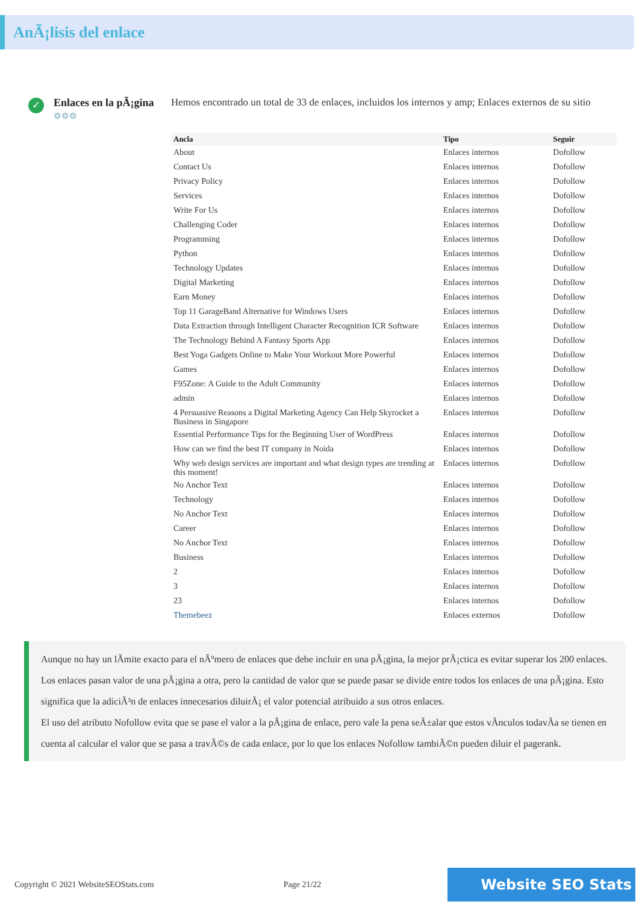AnÃ¡lisis del enlace
✓
Enlaces en la pÃ¡gina
⚙⚙⚙
Hemos encontrado un total de 33 de enlaces, incluidos los internos y amp; Enlaces externos de su sitio
| Ancla | Tipo | Seguir |
| --- | --- | --- |
| About | Enlaces internos | Dofollow |
| Contact Us | Enlaces internos | Dofollow |
| Privacy Policy | Enlaces internos | Dofollow |
| Services | Enlaces internos | Dofollow |
| Write For Us | Enlaces internos | Dofollow |
| Challenging Coder | Enlaces internos | Dofollow |
| Programming | Enlaces internos | Dofollow |
| Python | Enlaces internos | Dofollow |
| Technology Updates | Enlaces internos | Dofollow |
| Digital Marketing | Enlaces internos | Dofollow |
| Earn Money | Enlaces internos | Dofollow |
| Top 11 GarageBand Alternative for Windows Users | Enlaces internos | Dofollow |
| Data Extraction through Intelligent Character Recognition ICR Software | Enlaces internos | Dofollow |
| The Technology Behind A Fantasy Sports App | Enlaces internos | Dofollow |
| Best Yoga Gadgets Online to Make Your Workout More Powerful | Enlaces internos | Dofollow |
| Games | Enlaces internos | Dofollow |
| F95Zone: A Guide to the Adult Community | Enlaces internos | Dofollow |
| admin | Enlaces internos | Dofollow |
| 4 Persuasive Reasons a Digital Marketing Agency Can Help Skyrocket a Business in Singapore | Enlaces internos | Dofollow |
| Essential Performance Tips for the Beginning User of WordPress | Enlaces internos | Dofollow |
| How can we find the best IT company in Noida | Enlaces internos | Dofollow |
| Why web design services are important and what design types are trending at this moment! | Enlaces internos | Dofollow |
| No Anchor Text | Enlaces internos | Dofollow |
| Technology | Enlaces internos | Dofollow |
| No Anchor Text | Enlaces internos | Dofollow |
| Career | Enlaces internos | Dofollow |
| No Anchor Text | Enlaces internos | Dofollow |
| Business | Enlaces internos | Dofollow |
| 2 | Enlaces internos | Dofollow |
| 3 | Enlaces internos | Dofollow |
| 23 | Enlaces internos | Dofollow |
| Themebeez | Enlaces externos | Dofollow |
Aunque no hay un lÃmite exacto para el nÃºmero de enlaces que debe incluir en una pÃ¡gina, la mejor prÃ¡ctica es evitar superar los 200 enlaces.
Los enlaces pasan valor de una pÃ¡gina a otra, pero la cantidad de valor que se puede pasar se divide entre todos los enlaces de una pÃ¡gina. Esto significa que la adiciÃ³n de enlaces innecesarios diluirÃ¡ el valor potencial atribuido a sus otros enlaces.
El uso del atributo Nofollow evita que se pase el valor a la pÃ¡gina de enlace, pero vale la pena seÃ±alar que estos vÃnculos todavÃa se tienen en cuenta al calcular el valor que se pasa a travÃ©s de cada enlace, por lo que los enlaces Nofollow tambiÃ©n pueden diluir el pagerank.
Copyright © 2021 WebsiteSEOStats.com Page 21/22 Website SEO Stats